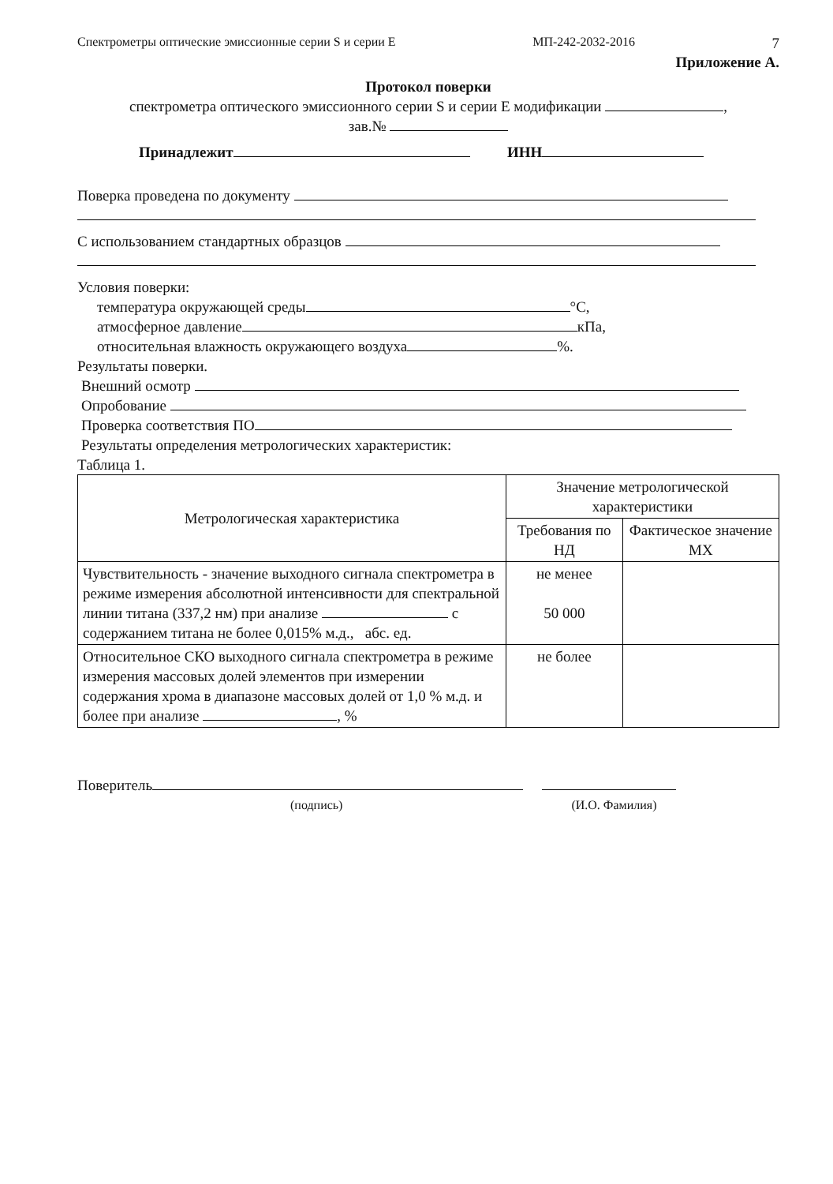Спектрометры оптические эмиссионные серии S и серии E МП-242-2032-2016 7
Приложение А.
Протокол поверки
спектрометра оптического эмиссионного серии S и серии E модификации ,
зав.№
Принадлежит ИНН
Поверка проведена по документу
С использованием стандартных образцов
Условия поверки:
температура окружающей среды °С,
атмосферное давление кПа,
относительная влажность окружающего воздуха %.
Результаты поверки.
Внешний осмотр
Опробование
Проверка соответствия ПО
Результаты определения метрологических характеристик:
Таблица 1.
| Метрологическая характеристика | Значение метрологической характеристики | |
| --- | --- | --- |
| | Требования по НД | Фактическое значение МХ |
| Чувствительность - значение выходного сигнала спектрометра в режиме измерения абсолютной интенсивности для спектральной линии титана (337,2 нм) при анализе с содержанием титана не более 0,015% м.д., абс. ед. | не менее 50 000 | |
| Относительное СКО выходного сигнала спектрометра в режиме измерения массовых долей элементов при измерении содержания хрома в диапазоне массовых долей от 1,0 % м.д. и более при анализе , % | не более | |
Поверитель
(подпись) (И.О. Фамилия)